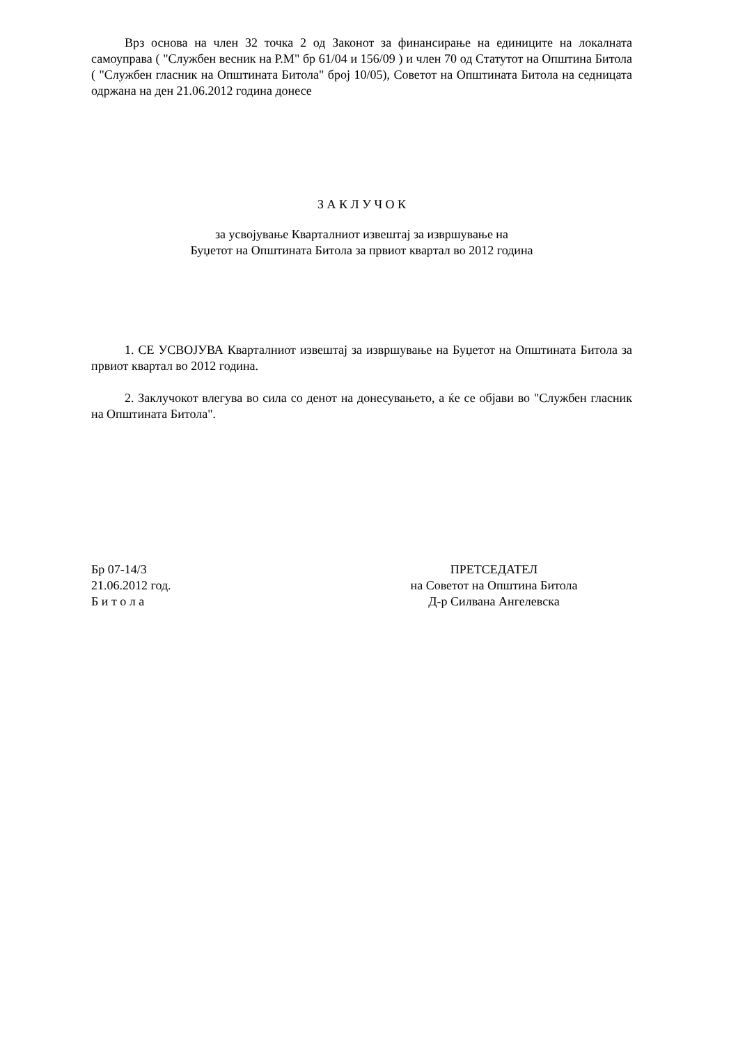Врз основа на член 32 точка 2 од Законот за финансирање на единиците на локалната самоуправа ( "Службен весник на Р.М" бр 61/04 и 156/09 ) и член 70 од Статутот на Општина Битола ( "Службен гласник на Општината Битола" број 10/05), Советот на Општината Битола на седницата одржана на ден 21.06.2012 година донесе
З А К Л У Ч О К
за усвојување Кварталниот извештај за извршување на
Буџетот на Општината Битола за првиот квартал во 2012 година
1. СЕ УСВОЈУВА Кварталниот извештај за извршување на Буџетот на Општината Битола за првиот квартал во 2012 година.
2. Заклучокот влегува во сила со денот на донесувањето, а ќе се објави во "Службен гласник на Општината Битола".
Бр 07-14/3
21.06.2012 год.
Б и т о л а
ПРЕТСЕДАТЕЛ
на Советот на Општина Битола
Д-р Силвана Ангелевска